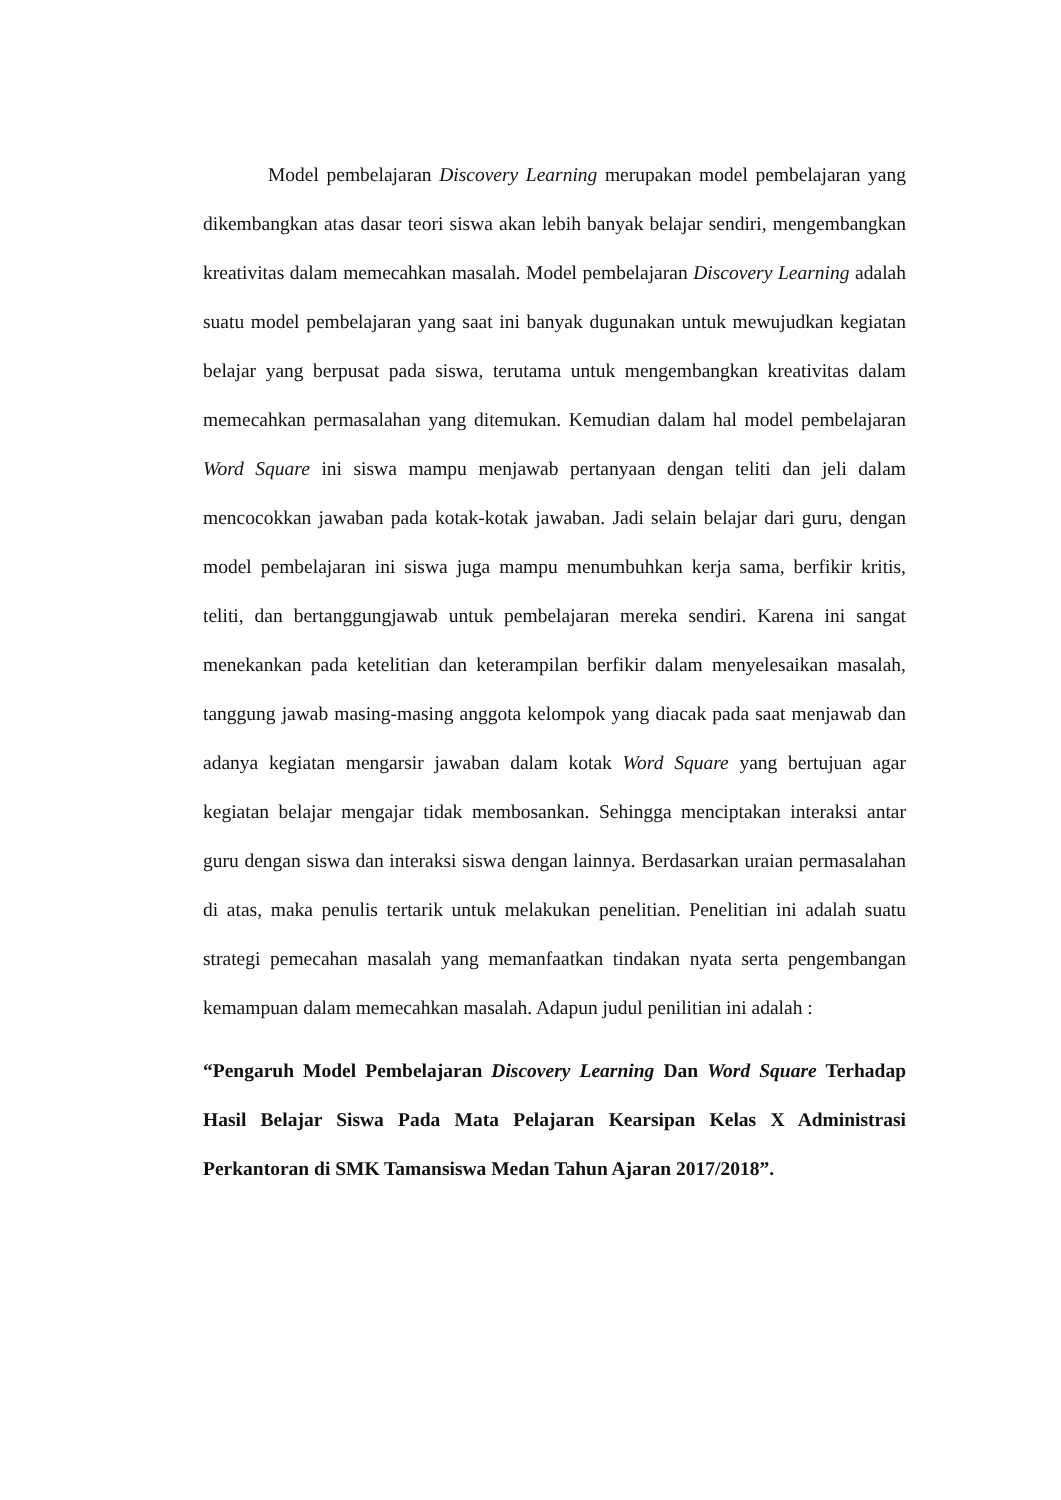Model pembelajaran Discovery Learning merupakan model pembelajaran yang dikembangkan atas dasar teori siswa akan lebih banyak belajar sendiri, mengembangkan kreativitas dalam memecahkan masalah. Model pembelajaran Discovery Learning adalah suatu model pembelajaran yang saat ini banyak dugunakan untuk mewujudkan kegiatan belajar yang berpusat pada siswa, terutama untuk mengembangkan kreativitas dalam memecahkan permasalahan yang ditemukan. Kemudian dalam hal model pembelajaran Word Square ini siswa mampu menjawab pertanyaan dengan teliti dan jeli dalam mencocokkan jawaban pada kotak-kotak jawaban. Jadi selain belajar dari guru, dengan model pembelajaran ini siswa juga mampu menumbuhkan kerja sama, berfikir kritis, teliti, dan bertanggungjawab untuk pembelajaran mereka sendiri. Karena ini sangat menekankan pada ketelitian dan keterampilan berfikir dalam menyelesaikan masalah, tanggung jawab masing-masing anggota kelompok yang diacak pada saat menjawab dan adanya kegiatan mengarsir jawaban dalam kotak Word Square yang bertujuan agar kegiatan belajar mengajar tidak membosankan. Sehingga menciptakan interaksi antar guru dengan siswa dan interaksi siswa dengan lainnya. Berdasarkan uraian permasalahan di atas, maka penulis tertarik untuk melakukan penelitian. Penelitian ini adalah suatu strategi pemecahan masalah yang memanfaatkan tindakan nyata serta pengembangan kemampuan dalam memecahkan masalah. Adapun judul penilitian ini adalah :
“Pengaruh Model Pembelajaran Discovery Learning Dan Word Square Terhadap Hasil Belajar Siswa Pada Mata Pelajaran Kearsipan Kelas X Administrasi Perkantoran di SMK Tamansiswa Medan Tahun Ajaran 2017/2018”.